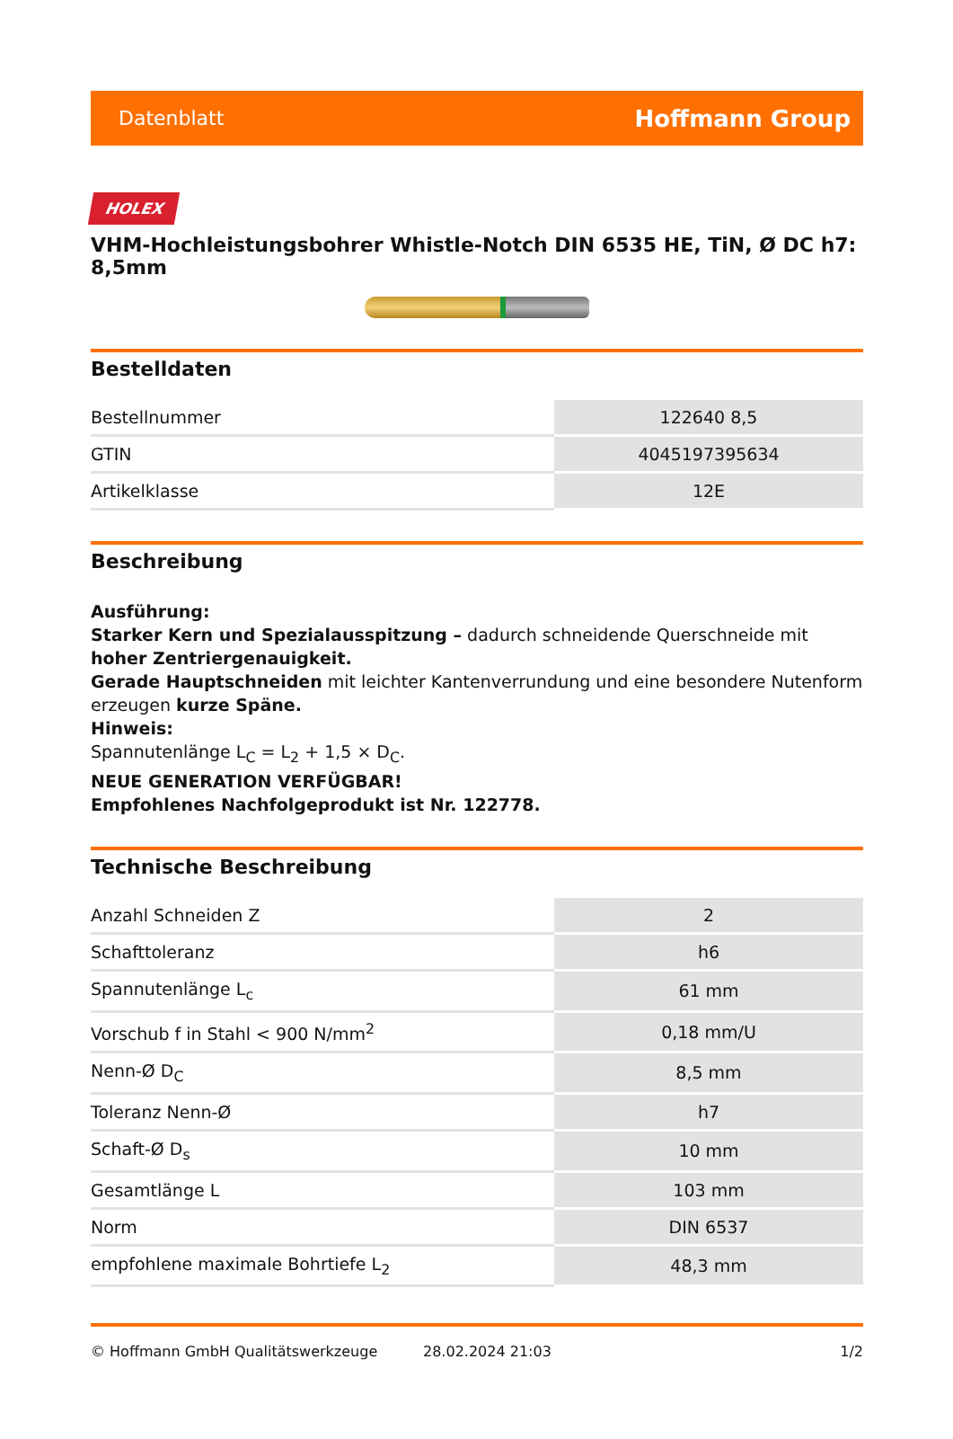Datenblatt Hoffmann Group
HOLEX
VHM-Hochleistungsbohrer Whistle-Notch DIN 6535 HE, TiN, Ø DC h7: 8,5mm
Bestelldaten
| Bestellnummer | 122640 8,5 |
| GTIN | 4045197395634 |
| Artikelklasse | 12E |
Beschreibung
Ausführung:
Starker Kern und Spezialausspitzung – dadurch schneidende Querschneide mit hoher Zentriergenauigkeit.
Gerade Hauptschneiden mit leichter Kantenverrundung und eine besondere Nutenform erzeugen kurze Späne.
Hinweis:
Spannutenlänge L<sub>C</sub> = L<sub>2</sub> + 1,5 × D<sub>C</sub>.
NEUE GENERATION VERFÜGBAR!
Empfohlenes Nachfolgeprodukt ist Nr. 122778.
Technische Beschreibung
| Anzahl Schneiden Z | 2 |
| Schafttoleranz | h6 |
| Spannutenlänge L<sub>c</sub> | 61 mm |
| Vorschub f in Stahl < 900 N/mm<sup>2</sup> | 0,18 mm/U |
| Nenn-Ø D<sub>C</sub> | 8,5 mm |
| Toleranz Nenn-Ø | h7 |
| Schaft-Ø D<sub>s</sub> | 10 mm |
| Gesamtlänge L | 103 mm |
| Norm | DIN 6537 |
| empfohlene maximale Bohrtiefe L<sub>2</sub> | 48,3 mm |
© Hoffmann GmbH Qualitätswerkzeuge 28.02.2024 21:03 1/2